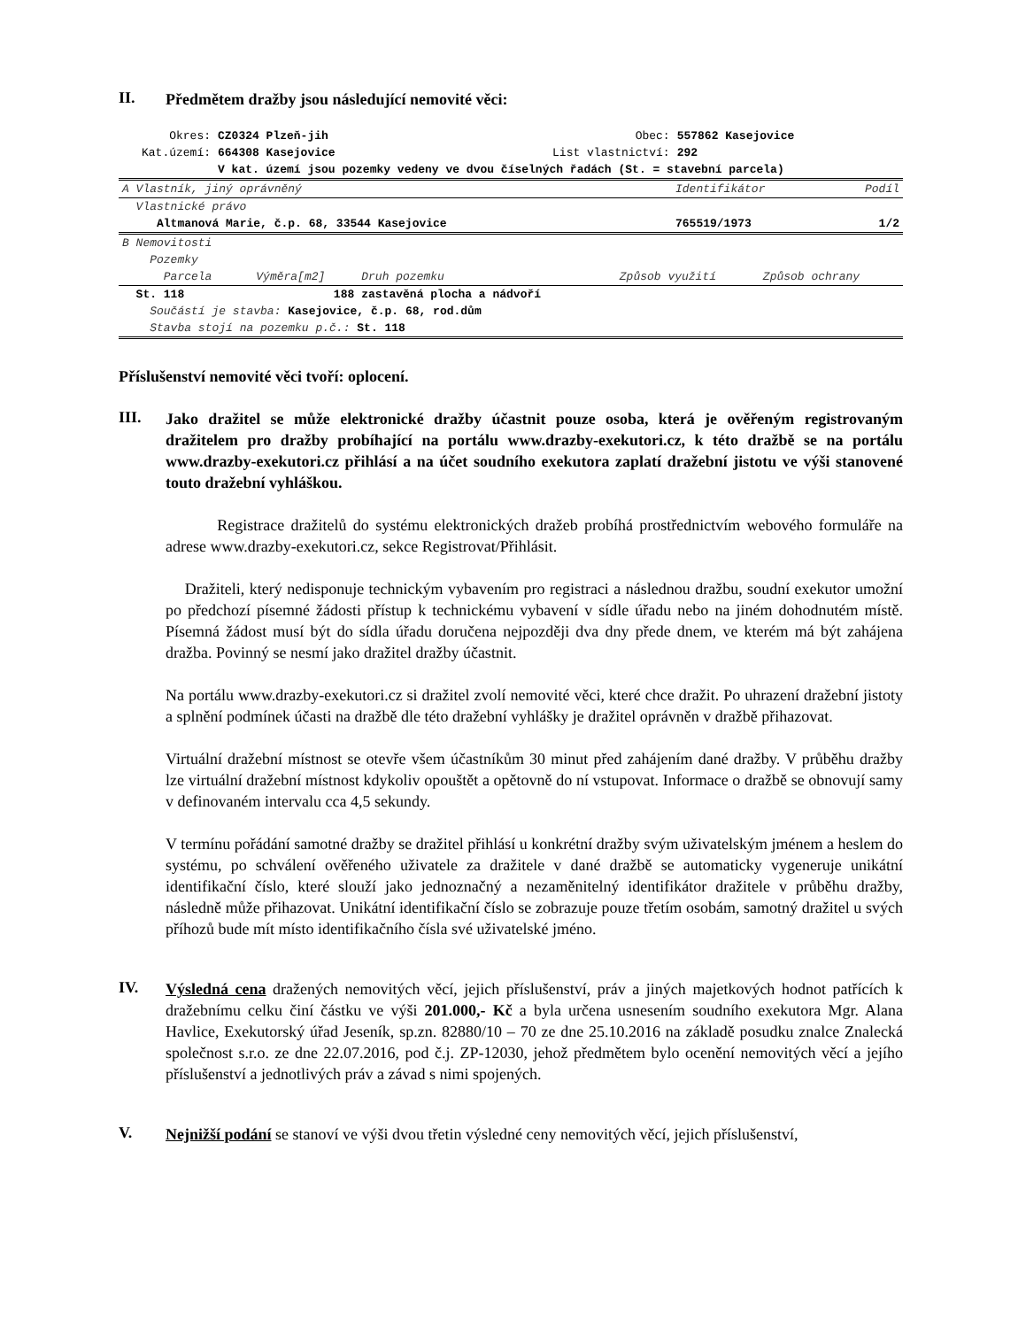II.
Předmětem dražby jsou následující nemovité věci:
| Okres: | CZ0324 Plzeň-jih | Obec: | 557862 Kasejovice |
| Kat.území: | 664308 Kasejovice | List vlastnictví: | 292 |
| | V kat. území jsou pozemky vedeny ve dvou číselných řadách (St. = stavební parcela) | | |
| A Vlastník, jiný oprávněný | Identifikátor | Podíl |
| --- | --- | --- |
| Vlastnické právo | | |
| Altmanová Marie, č.p. 68, 33544 Kasejovice | 765519/1973 | 1/2 |
| B Nemovitosti | | | | |
| Pozemky | | | | |
| Parcela | Výměra[m2] | Druh pozemku | Způsob využití | Způsob ochrany |
| St. 118 | 188 | zastavěná plocha a nádvoří | | |
| Součástí je stavba: Kasejovice, č.p. 68, rod.dům | | | | |
| Stavba stojí na pozemku p.č.: St. 118 | | | | |
Příslušenství nemovité věci tvoří: oplocení.
III.
Jako dražitel se může elektronické dražby účastnit pouze osoba, která je ověřeným registrovaným dražitelem pro dražby probíhající na portálu www.drazby-exekutori.cz, k této dražbě se na portálu www.drazby-exekutori.cz přihlásí a na účet soudního exekutora zaplatí dražební jistotu ve výši stanovené touto dražební vyhláškou.
Registrace dražitelů do systému elektronických dražeb probíhá prostřednictvím webového formuláře na adrese www.drazby-exekutori.cz, sekce Registrovat/Přihlásit.
Dražiteli, který nedisponuje technickým vybavením pro registraci a následnou dražbu, soudní exekutor umožní po předchozí písemné žádosti přístup k technickému vybavení v sídle úřadu nebo na jiném dohodnutém místě. Písemná žádost musí být do sídla úřadu doručena nejpozději dva dny přede dnem, ve kterém má být zahájena dražba. Povinný se nesmí jako dražitel dražby účastnit.
Na portálu www.drazby-exekutori.cz si dražitel zvolí nemovité věci, které chce dražit. Po uhrazení dražební jistoty a splnění podmínek účasti na dražbě dle této dražební vyhlášky je dražitel oprávněn v dražbě přihazovat.
Virtuální dražební místnost se otevře všem účastníkům 30 minut před zahájením dané dražby. V průběhu dražby lze virtuální dražební místnost kdykoliv opouštět a opětovně do ní vstupovat. Informace o dražbě se obnovují samy v definovaném intervalu cca 4,5 sekundy.
V termínu pořádání samotné dražby se dražitel přihlásí u konkrétní dražby svým uživatelským jménem a heslem do systému, po schválení ověřeného uživatele za dražitele v dané dražbě se automaticky vygeneruje unikátní identifikační číslo, které slouží jako jednoznačný a nezaměnitelný identifikátor dražitele v průběhu dražby, následně může přihazovat. Unikátní identifikační číslo se zobrazuje pouze třetím osobám, samotný dražitel u svých příhozů bude mít místo identifikačního čísla své uživatelské jméno.
IV.
Výsledná cena dražených nemovitých věcí, jejich příslušenství, práv a jiných majetkových hodnot patřících k dražebnímu celku činí částku ve výši 201.000,- Kč a byla určena usnesením soudního exekutora Mgr. Alana Havlice, Exekutorský úřad Jeseník, sp.zn. 82880/10 – 70 ze dne 25.10.2016 na základě posudku znalce Znalecká společnost s.r.o. ze dne 22.07.2016, pod č.j. ZP-12030, jehož předmětem bylo ocenění nemovitých věcí a jejího příslušenství a jednotlivých práv a závad s nimi spojených.
V.
Nejnižší podání se stanoví ve výši dvou třetin výsledné ceny nemovitých věcí, jejich příslušenství,